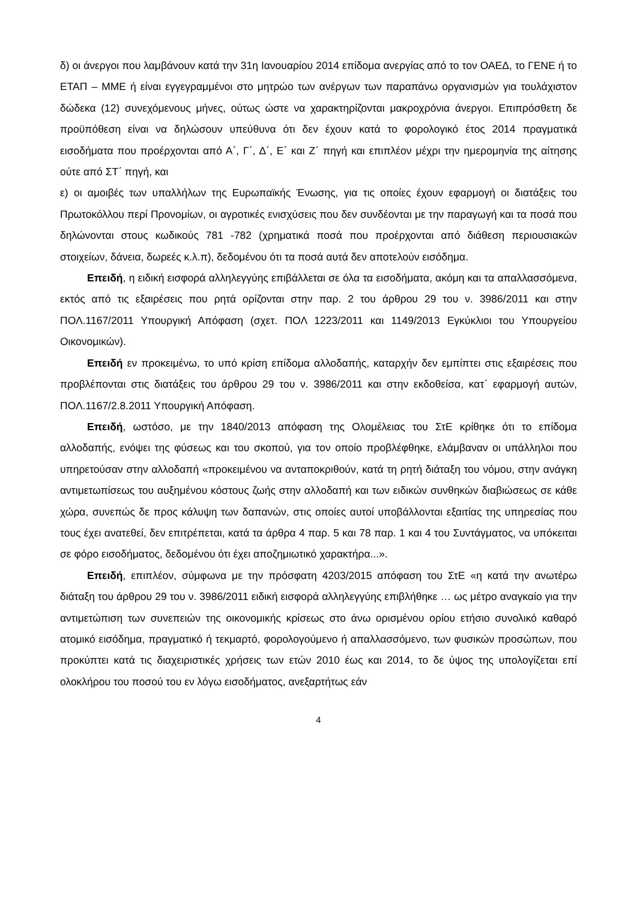δ) οι άνεργοι που λαμβάνουν κατά την 31η Ιανουαρίου 2014 επίδομα ανεργίας από το τον ΟΑΕΔ, το ΓΕΝΕ ή το ΕΤΑΠ – ΜΜΕ ή είναι εγγεγραμμένοι στο μητρώο των ανέργων των παραπάνω οργανισμών για τουλάχιστον δώδεκα (12) συνεχόμενους μήνες, ούτως ώστε να χαρακτηρίζονται μακροχρόνια άνεργοι. Επιπρόσθετη δε προϋπόθεση είναι να δηλώσουν υπεύθυνα ότι δεν έχουν κατά το φορολογικό έτος 2014 πραγματικά εισοδήματα που προέρχονται από Α΄, Γ΄, Δ΄, Ε΄ και Ζ΄ πηγή και επιπλέον μέχρι την ημερομηνία της αίτησης ούτε από ΣΤ΄ πηγή, και
ε) οι αμοιβές των υπαλλήλων της Ευρωπαϊκής Ένωσης, για τις οποίες έχουν εφαρμογή οι διατάξεις του Πρωτοκόλλου περί Προνομίων, οι αγροτικές ενισχύσεις που δεν συνδέονται με την παραγωγή και τα ποσά που δηλώνονται στους κωδικούς 781 -782 (χρηματικά ποσά που προέρχονται από διάθεση περιουσιακών στοιχείων, δάνεια, δωρεές κ.λ.π), δεδομένου ότι τα ποσά αυτά δεν αποτελούν εισόδημα.
Επειδή, η ειδική εισφορά αλληλεγγύης επιβάλλεται σε όλα τα εισοδήματα, ακόμη και τα απαλλασσόμενα, εκτός από τις εξαιρέσεις που ρητά ορίζονται στην παρ. 2 του άρθρου 29 του ν. 3986/2011 και στην ΠΟΛ.1167/2011 Υπουργική Απόφαση (σχετ. ΠΟΛ 1223/2011 και 1149/2013 Εγκύκλιοι του Υπουργείου Οικονομικών).
Επειδή εν προκειμένω, το υπό κρίση επίδομα αλλοδαπής, καταρχήν δεν εμπίπτει στις εξαιρέσεις που προβλέπονται στις διατάξεις του άρθρου 29 του ν. 3986/2011 και στην εκδοθείσα, κατ΄ εφαρμογή αυτών, ΠΟΛ.1167/2.8.2011 Υπουργική Απόφαση.
Επειδή, ωστόσο, με την 1840/2013 απόφαση της Ολομέλειας του ΣτΕ κρίθηκε ότι το επίδομα αλλοδαπής, ενόψει της φύσεως και του σκοπού, για τον οποίο προβλέφθηκε, ελάμβαναν οι υπάλληλοι που υπηρετούσαν στην αλλοδαπή «προκειμένου να ανταποκριθούν, κατά τη ρητή διάταξη του νόμου, στην ανάγκη αντιμετωπίσεως του αυξημένου κόστους ζωής στην αλλοδαπή και των ειδικών συνθηκών διαβιώσεως σε κάθε χώρα, συνεπώς δε προς κάλυψη των δαπανών, στις οποίες αυτοί υποβάλλονται εξαιτίας της υπηρεσίας που τους έχει ανατεθεί, δεν επιτρέπεται, κατά τα άρθρα 4 παρ. 5 και 78 παρ. 1 και 4 του Συντάγματος, να υπόκειται σε φόρο εισοδήματος, δεδομένου ότι έχει αποζημιωτικό χαρακτήρα...».
Επειδή, επιπλέον, σύμφωνα με την πρόσφατη 4203/2015 απόφαση του ΣτΕ «η κατά την ανωτέρω διάταξη του άρθρου 29 του ν. 3986/2011 ειδική εισφορά αλληλεγγύης επιβλήθηκε … ως μέτρο αναγκαίο για την αντιμετώπιση των συνεπειών της οικονομικής κρίσεως στο άνω ορισμένου ορίου ετήσιο συνολικό καθαρό ατομικό εισόδημα, πραγματικό ή τεκμαρτό, φορολογούμενο ή απαλλασσόμενο, των φυσικών προσώπων, που προκύπτει κατά τις διαχειριστικές χρήσεις των ετών 2010 έως και 2014, το δε ύψος της υπολογίζεται επί ολοκλήρου του ποσού του εν λόγω εισοδήματος, ανεξαρτήτως εάν
4